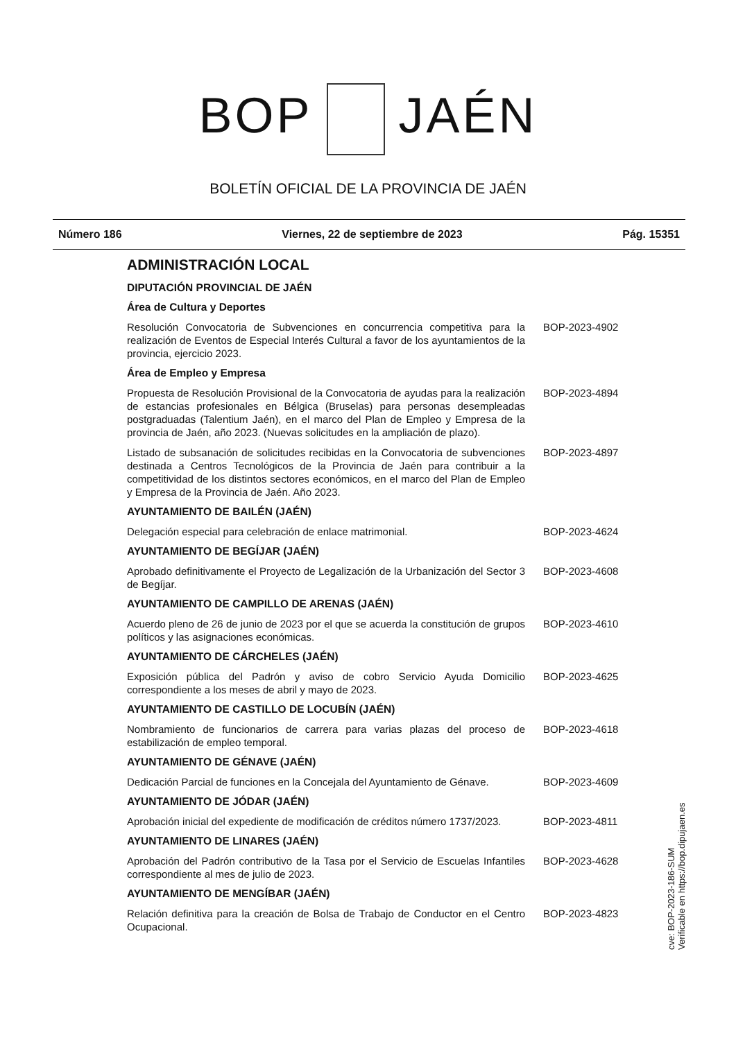BOP JAÉN
BOLETÍN OFICIAL DE LA PROVINCIA DE JAÉN
Número 186 Viernes, 22 de septiembre de 2023 Pág. 15351
ADMINISTRACIÓN LOCAL
DIPUTACIÓN PROVINCIAL DE JAÉN
Área de Cultura y Deportes
Resolución Convocatoria de Subvenciones en concurrencia competitiva para la realización de Eventos de Especial Interés Cultural a favor de los ayuntamientos de la provincia, ejercicio 2023.
BOP-2023-4902
Área de Empleo y Empresa
Propuesta de Resolución Provisional de la Convocatoria de ayudas para la realización de estancias profesionales en Bélgica (Bruselas) para personas desempleadas postgraduadas (Talentium Jaén), en el marco del Plan de Empleo y Empresa de la provincia de Jaén, año 2023. (Nuevas solicitudes en la ampliación de plazo).
BOP-2023-4894
Listado de subsanación de solicitudes recibidas en la Convocatoria de subvenciones destinada a Centros Tecnológicos de la Provincia de Jaén para contribuir a la competitividad de los distintos sectores económicos, en el marco del Plan de Empleo y Empresa de la Provincia de Jaén. Año 2023.
BOP-2023-4897
AYUNTAMIENTO DE BAILÉN (JAÉN)
Delegación especial para celebración de enlace matrimonial. BOP-2023-4624
AYUNTAMIENTO DE BEGÍJAR (JAÉN)
Aprobado definitivamente el Proyecto de Legalización de la Urbanización del Sector 3 de Begíjar.
BOP-2023-4608
AYUNTAMIENTO DE CAMPILLO DE ARENAS (JAÉN)
Acuerdo pleno de 26 de junio de 2023 por el que se acuerda la constitución de grupos políticos y las asignaciones económicas.
BOP-2023-4610
AYUNTAMIENTO DE CÁRCHELES (JAÉN)
Exposición pública del Padrón y aviso de cobro Servicio Ayuda Domicilio correspondiente a los meses de abril y mayo de 2023.
BOP-2023-4625
AYUNTAMIENTO DE CASTILLO DE LOCUBÍN (JAÉN)
Nombramiento de funcionarios de carrera para varias plazas del proceso de estabilización de empleo temporal.
BOP-2023-4618
AYUNTAMIENTO DE GÉNAVE (JAÉN)
Dedicación Parcial de funciones en la Concejala del Ayuntamiento de Génave.
BOP-2023-4609
AYUNTAMIENTO DE JÓDAR (JAÉN)
Aprobación inicial del expediente de modificación de créditos número 1737/2023.
BOP-2023-4811
AYUNTAMIENTO DE LINARES (JAÉN)
Aprobación del Padrón contributivo de la Tasa por el Servicio de Escuelas Infantiles correspondiente al mes de julio de 2023.
BOP-2023-4628
AYUNTAMIENTO DE MENGÍBAR (JAÉN)
Relación definitiva para la creación de Bolsa de Trabajo de Conductor en el Centro Ocupacional.
BOP-2023-4823
cve: BOP-2023-186-SUM
Verificable en https://bop.dipujaen.es